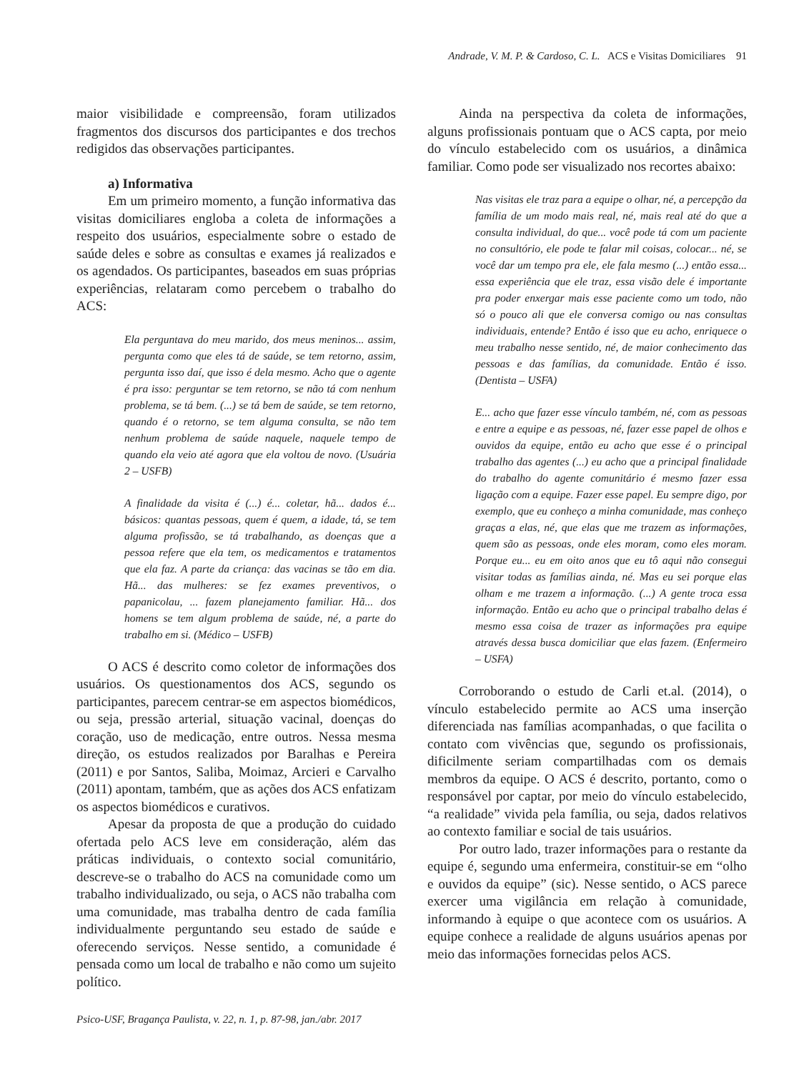Andrade, V. M. P. & Cardoso, C. L. ACS e Visitas Domiciliares 91
maior visibilidade e compreensão, foram utilizados fragmentos dos discursos dos participantes e dos trechos redigidos das observações participantes.
a) Informativa
Em um primeiro momento, a função informativa das visitas domiciliares engloba a coleta de informações a respeito dos usuários, especialmente sobre o estado de saúde deles e sobre as consultas e exames já realizados e os agendados. Os participantes, baseados em suas próprias experiências, relataram como percebem o trabalho do ACS:
Ela perguntava do meu marido, dos meus meninos... assim, pergunta como que eles tá de saúde, se tem retorno, assim, pergunta isso daí, que isso é dela mesmo. Acho que o agente é pra isso: perguntar se tem retorno, se não tá com nenhum problema, se tá bem. (...) se tá bem de saúde, se tem retorno, quando é o retorno, se tem alguma consulta, se não tem nenhum problema de saúde naquele, naquele tempo de quando ela veio até agora que ela voltou de novo. (Usuária 2 – USFB)
A finalidade da visita é (...) é... coletar, hã... dados é... básicos: quantas pessoas, quem é quem, a idade, tá, se tem alguma profissão, se tá trabalhando, as doenças que a pessoa refere que ela tem, os medicamentos e tratamentos que ela faz. A parte da criança: das vacinas se tão em dia. Hã... das mulheres: se fez exames preventivos, o papanicolau, ... fazem planejamento familiar. Hã... dos homens se tem algum problema de saúde, né, a parte do trabalho em si. (Médico – USFB)
O ACS é descrito como coletor de informações dos usuários. Os questionamentos dos ACS, segundo os participantes, parecem centrar-se em aspectos biomédicos, ou seja, pressão arterial, situação vacinal, doenças do coração, uso de medicação, entre outros. Nessa mesma direção, os estudos realizados por Baralhas e Pereira (2011) e por Santos, Saliba, Moimaz, Arcieri e Carvalho (2011) apontam, também, que as ações dos ACS enfatizam os aspectos biomédicos e curativos.
Apesar da proposta de que a produção do cuidado ofertada pelo ACS leve em consideração, além das práticas individuais, o contexto social comunitário, descreve-se o trabalho do ACS na comunidade como um trabalho individualizado, ou seja, o ACS não trabalha com uma comunidade, mas trabalha dentro de cada família individualmente perguntando seu estado de saúde e oferecendo serviços. Nesse sentido, a comunidade é pensada como um local de trabalho e não como um sujeito político.
Psico-USF, Bragança Paulista, v. 22, n. 1, p. 87-98, jan./abr. 2017
Ainda na perspectiva da coleta de informações, alguns profissionais pontuam que o ACS capta, por meio do vínculo estabelecido com os usuários, a dinâmica familiar. Como pode ser visualizado nos recortes abaixo:
Nas visitas ele traz para a equipe o olhar, né, a percepção da família de um modo mais real, né, mais real até do que a consulta individual, do que... você pode tá com um paciente no consultório, ele pode te falar mil coisas, colocar... né, se você dar um tempo pra ele, ele fala mesmo (...) então essa... essa experiência que ele traz, essa visão dele é importante pra poder enxergar mais esse paciente como um todo, não só o pouco ali que ele conversa comigo ou nas consultas individuais, entende? Então é isso que eu acho, enriquece o meu trabalho nesse sentido, né, de maior conhecimento das pessoas e das famílias, da comunidade. Então é isso. (Dentista – USFA)
E... acho que fazer esse vínculo também, né, com as pessoas e entre a equipe e as pessoas, né, fazer esse papel de olhos e ouvidos da equipe, então eu acho que esse é o principal trabalho das agentes (...) eu acho que a principal finalidade do trabalho do agente comunitário é mesmo fazer essa ligação com a equipe. Fazer esse papel. Eu sempre digo, por exemplo, que eu conheço a minha comunidade, mas conheço graças a elas, né, que elas que me trazem as informações, quem são as pessoas, onde eles moram, como eles moram. Porque eu... eu em oito anos que eu tô aqui não consegui visitar todas as famílias ainda, né. Mas eu sei porque elas olham e me trazem a informação. (...) A gente troca essa informação. Então eu acho que o principal trabalho delas é mesmo essa coisa de trazer as informações pra equipe através dessa busca domiciliar que elas fazem. (Enfermeiro – USFA)
Corroborando o estudo de Carli et.al. (2014), o vínculo estabelecido permite ao ACS uma inserção diferenciada nas famílias acompanhadas, o que facilita o contato com vivências que, segundo os profissionais, dificilmente seriam compartilhadas com os demais membros da equipe. O ACS é descrito, portanto, como o responsável por captar, por meio do vínculo estabelecido, “a realidade” vivida pela família, ou seja, dados relativos ao contexto familiar e social de tais usuários.
Por outro lado, trazer informações para o restante da equipe é, segundo uma enfermeira, constituir-se em “olho e ouvidos da equipe” (sic). Nesse sentido, o ACS parece exercer uma vigilância em relação à comunidade, informando à equipe o que acontece com os usuários. A equipe conhece a realidade de alguns usuários apenas por meio das informações fornecidas pelos ACS.